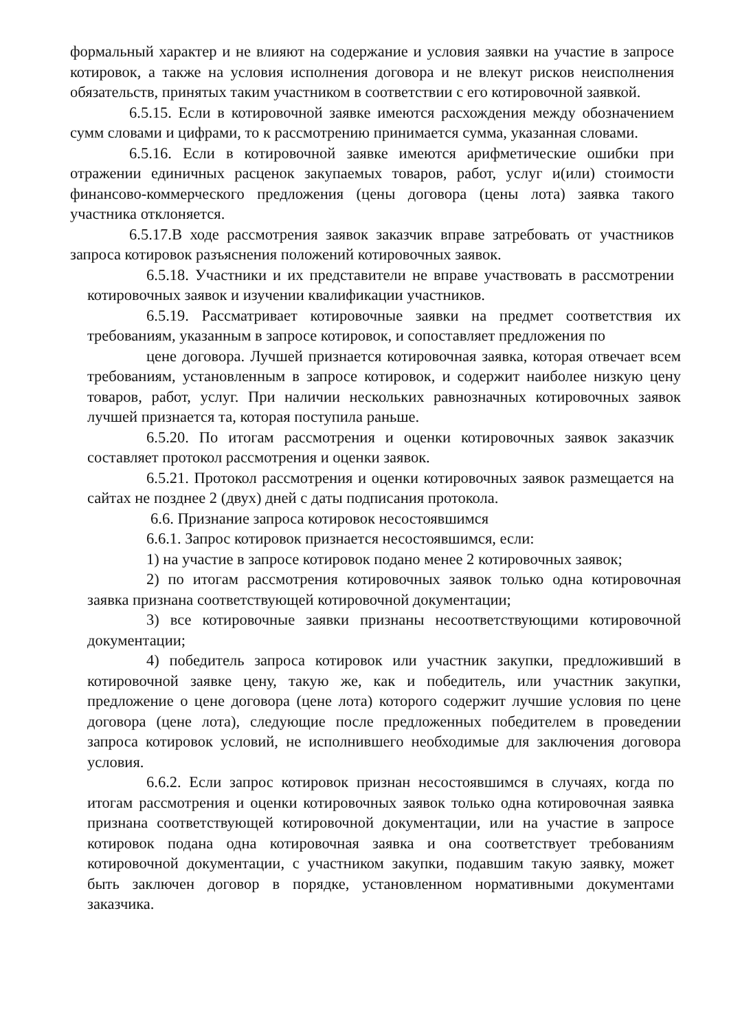формальный характер и не влияют на содержание и условия заявки на участие в запросе котировок, а также на условия исполнения договора и не влекут рисков неисполнения обязательств, принятых таким участником в соответствии с его котировочной заявкой.
6.5.15. Если в котировочной заявке имеются расхождения между обозначением сумм словами и цифрами, то к рассмотрению принимается сумма, указанная словами.
6.5.16. Если в котировочной заявке имеются арифметические ошибки при отражении единичных расценок закупаемых товаров, работ, услуг и(или) стоимости финансово-коммерческого предложения (цены договора (цены лота) заявка такого участника отклоняется.
6.5.17.В ходе рассмотрения заявок заказчик вправе затребовать от участников запроса котировок разъяснения положений котировочных заявок.
6.5.18. Участники и их представители не вправе участвовать в рассмотрении котировочных заявок и изучении квалификации участников.
6.5.19. Рассматривает котировочные заявки на предмет соответствия их требованиям, указанным в запросе котировок, и сопоставляет предложения по
цене договора. Лучшей признается котировочная заявка, которая отвечает всем требованиям, установленным в запросе котировок, и содержит наиболее низкую цену товаров, работ, услуг. При наличии нескольких равнозначных котировочных заявок лучшей признается та, которая поступила раньше.
6.5.20. По итогам рассмотрения и оценки котировочных заявок заказчик составляет протокол рассмотрения и оценки заявок.
6.5.21. Протокол рассмотрения и оценки котировочных заявок размещается на сайтах не позднее 2 (двух) дней с даты подписания протокола.
6.6. Признание запроса котировок несостоявшимся
6.6.1. Запрос котировок признается несостоявшимся, если:
1) на участие в запросе котировок подано менее 2 котировочных заявок;
2) по итогам рассмотрения котировочных заявок только одна котировочная заявка признана соответствующей котировочной документации;
3) все котировочные заявки признаны несоответствующими котировочной документации;
4) победитель запроса котировок или участник закупки, предложивший в котировочной заявке цену, такую же, как и победитель, или участник закупки, предложение о цене договора (цене лота) которого содержит лучшие условия по цене договора (цене лота), следующие после предложенных победителем в проведении запроса котировок условий, не исполнившего необходимые для заключения договора условия.
6.6.2. Если запрос котировок признан несостоявшимся в случаях, когда по итогам рассмотрения и оценки котировочных заявок только одна котировочная заявка признана соответствующей котировочной документации, или на участие в запросе котировок подана одна котировочная заявка и она соответствует требованиям котировочной документации, с участником закупки, подавшим такую заявку, может быть заключен договор в порядке, установленном нормативными документами заказчика.